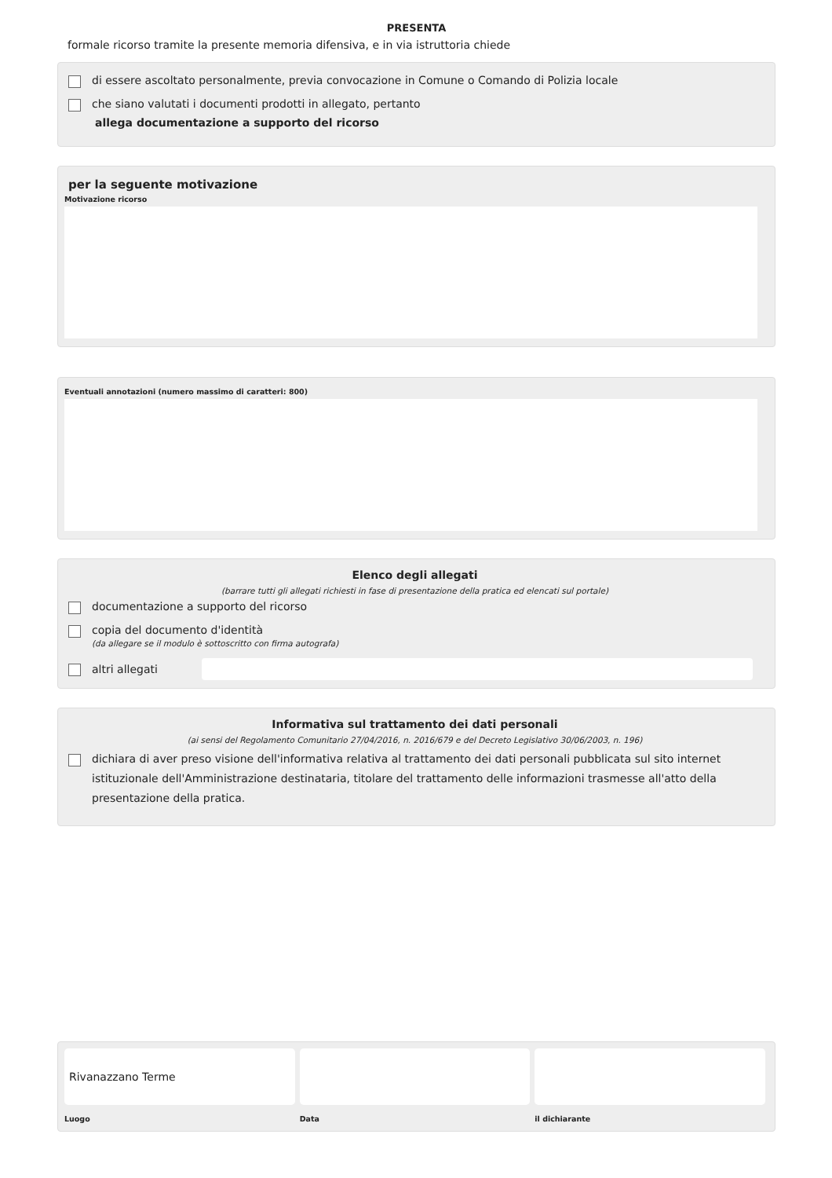PRESENTA
formale ricorso tramite la presente memoria difensiva, e in via istruttoria chiede
di essere ascoltato personalmente, previa convocazione in Comune o Comando di Polizia locale
che siano valutati i documenti prodotti in allegato, pertanto
allega documentazione a supporto del ricorso
per la seguente motivazione
Motivazione ricorso
Eventuali annotazioni (numero massimo di caratteri: 800)
Elenco degli allegati
(barrare tutti gli allegati richiesti in fase di presentazione della pratica ed elencati sul portale)
documentazione a supporto del ricorso
copia del documento d'identità
(da allegare se il modulo è sottoscritto con firma autografa)
altri allegati
Informativa sul trattamento dei dati personali
(ai sensi del Regolamento Comunitario 27/04/2016, n. 2016/679 e del Decreto Legislativo 30/06/2003, n. 196)
dichiara di aver preso visione dell'informativa relativa al trattamento dei dati personali pubblicata sul sito internet istituzionale dell'Amministrazione destinataria, titolare del trattamento delle informazioni trasmesse all'atto della presentazione della pratica.
Rivanazzano Terme
Luogo
Data il dichiarante